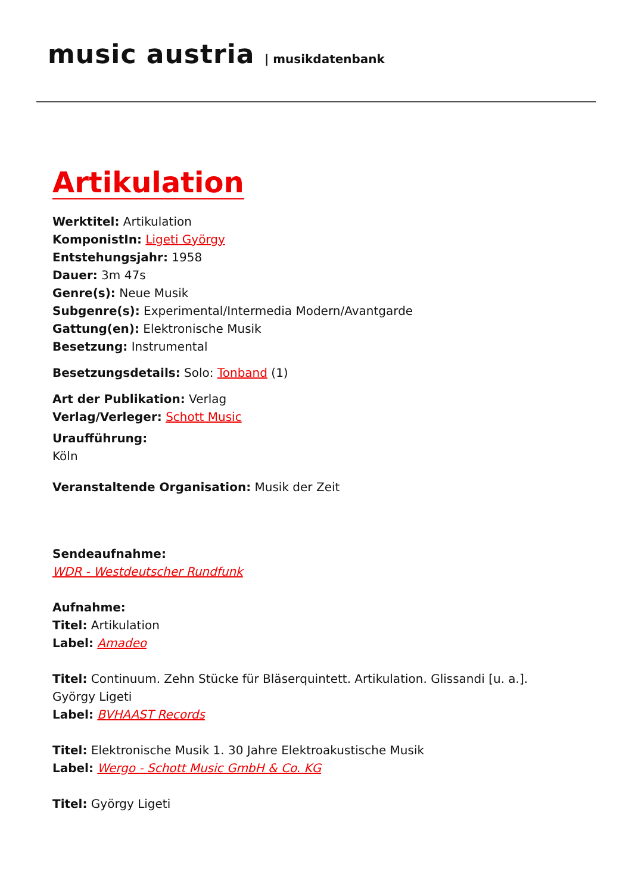music austria | musikdatenbank
Artikulation
Werktitel: Artikulation
KomponistIn: Ligeti György
Entstehungsjahr: 1958
Dauer: 3m 47s
Genre(s): Neue Musik
Subgenre(s): Experimental/Intermedia Modern/Avantgarde
Gattung(en): Elektronische Musik
Besetzung: Instrumental
Besetzungsdetails: Solo: Tonband (1)
Art der Publikation: Verlag
Verlag/Verleger: Schott Music
Uraufführung:
Köln
Veranstaltende Organisation: Musik der Zeit
Sendeaufnahme:
WDR - Westdeutscher Rundfunk
Aufnahme:
Titel: Artikulation
Label: Amadeo
Titel: Continuum. Zehn Stücke für Bläserquintett. Artikulation. Glissandi [u. a.].
György Ligeti
Label: BVHAAST Records
Titel: Elektronische Musik 1. 30 Jahre Elektroakustische Musik
Label: Wergo - Schott Music GmbH & Co. KG
Titel: György Ligeti